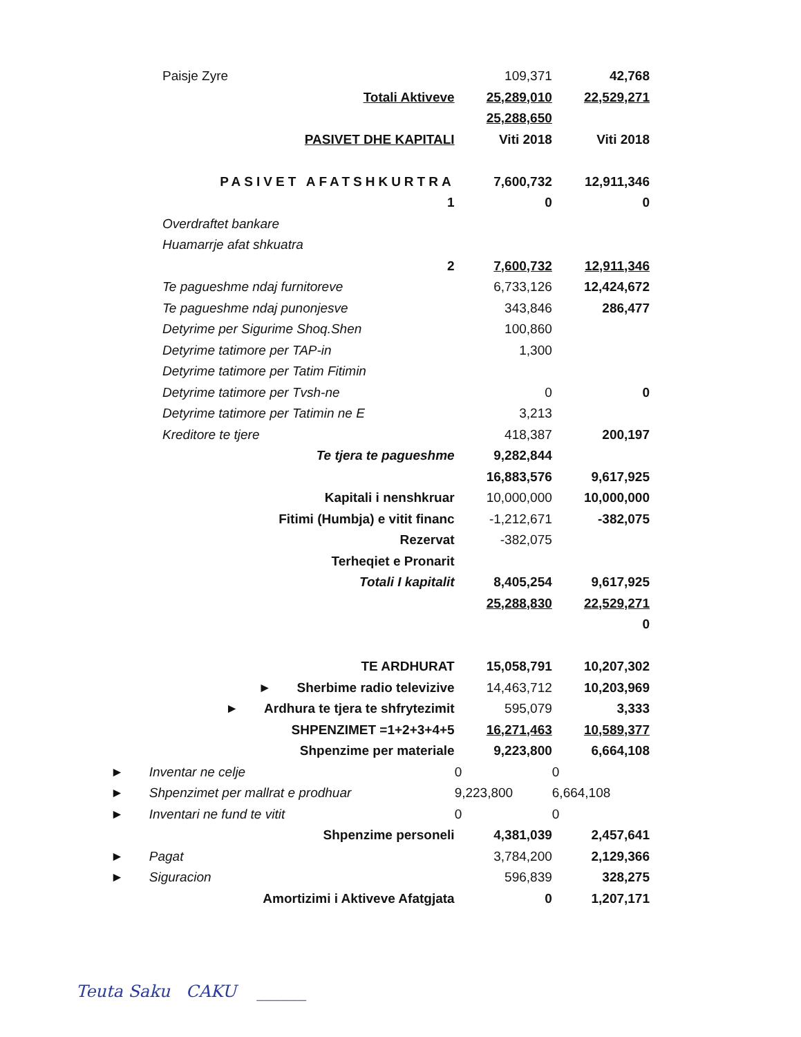| Paisje Zyre | 109,371 | 42,768 |
| Totali Aktiveve | 25,289,010 | 22,529,271 |
| | 25,288,650 | |
| PASIVET DHE KAPITALI | Viti 2018 | Viti 2018 |
| PASIVET AFATSHKURTRA | 7,600,732 | 12,911,346 |
| 1 | 0 | 0 |
| Overdraftet bankare | | |
| Huamarrje afat shkuatra | | |
| 2 | 7,600,732 | 12,911,346 |
| Te pagueshme ndaj furnitoreve | 6,733,126 | 12,424,672 |
| Te pagueshme ndaj punonjesve | 343,846 | 286,477 |
| Detyrime per Sigurime Shoq.Shen | 100,860 | |
| Detyrime tatimore per TAP-in | 1,300 | |
| Detyrime tatimore per Tatim Fitimin | | |
| Detyrime tatimore per Tvsh-ne | 0 | 0 |
| Detyrime tatimore per Tatimin ne E | 3,213 | |
| Kreditore te tjere | 418,387 | 200,197 |
| Te tjera te pagueshme | 9,282,844 | |
| | 16,883,576 | 9,617,925 |
| Kapitali i nenshkruar | 10,000,000 | 10,000,000 |
| Fitimi (Humbja) e vitit financ | -1,212,671 | -382,075 |
| Rezervat | -382,075 | |
| Terheqiet e Pronarit | | |
| Totali I kapitalit | 8,405,254 | 9,617,925 |
| | 25,288,830 | 22,529,271 |
| | | 0 |
| TE ARDHURAT | 15,058,791 | 10,207,302 |
| ► Sherbime radio televizive | 14,463,712 | 10,203,969 |
| ► Ardhura te tjera te shfrytezimit | 595,079 | 3,333 |
| SHPENZIMET =1+2+3+4+5 | 16,271,463 | 10,589,377 |
| Shpenzime per materiale | 9,223,800 | 6,664,108 |
| ► Inventar ne celje | 0 | 0 |
| ► Shpenzimet per mallrat e prodhuar | 9,223,800 | 6,664,108 |
| ► Inventari ne fund te vitit | 0 | 0 |
| Shpenzime personeli | 4,381,039 | 2,457,641 |
| ► Pagat | 3,784,200 | 2,129,366 |
| ► Siguracion | 596,839 | 328,275 |
| Amortizimi i Aktiveve Afatgjata | 0 | 1,207,171 |
Teuta Saku CAKU ______